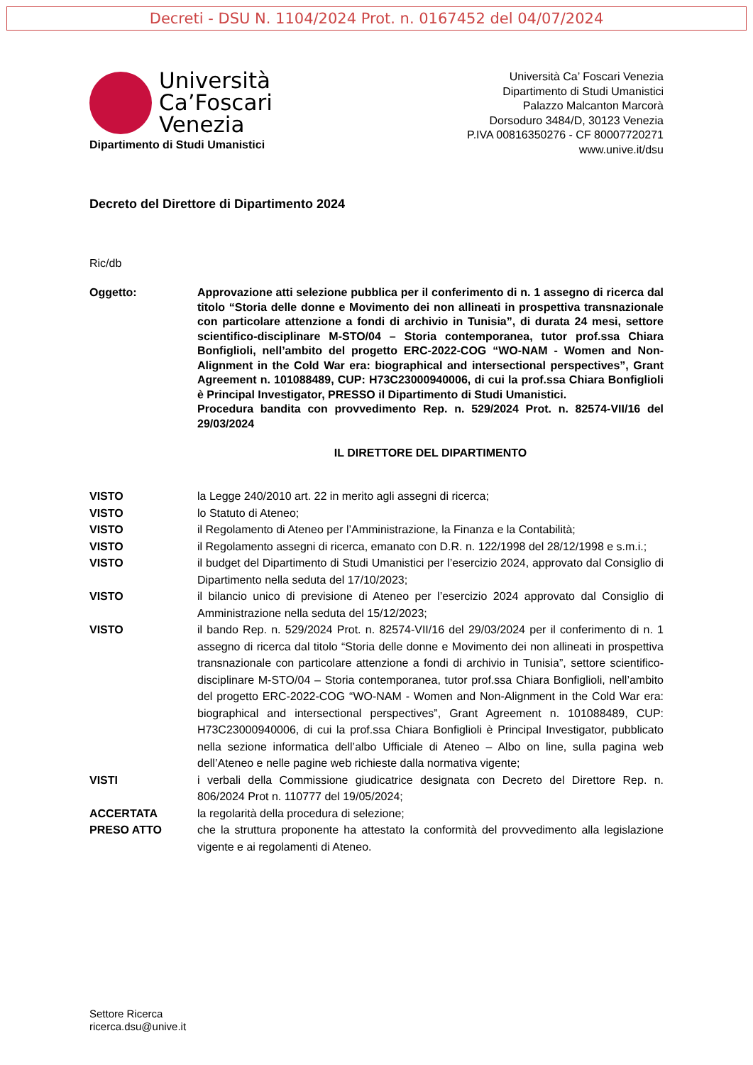Decreti - DSU N. 1104/2024 Prot. n. 0167452 del 04/07/2024
Università
Ca’Foscari
Venezia
Dipartimento di Studi Umanistici
Università Ca’ Foscari Venezia
Dipartimento di Studi Umanistici
Palazzo Malcanton Marcorà
Dorsoduro 3484/D, 30123 Venezia
P.IVA 00816350276 - CF 80007720271
www.unive.it/dsu
Decreto del Direttore di Dipartimento 2024
Ric/db
Oggetto: Approvazione atti selezione pubblica per il conferimento di n. 1 assegno di ricerca dal titolo “Storia delle donne e Movimento dei non allineati in prospettiva transnazionale con particolare attenzione a fondi di archivio in Tunisia”, di durata 24 mesi, settore scientifico-disciplinare M-STO/04 – Storia contemporanea, tutor prof.ssa Chiara Bonfiglioli, nell’ambito del progetto ERC-2022-COG “WO-NAM - Women and Non-Alignment in the Cold War era: biographical and intersectional perspectives”, Grant Agreement n. 101088489, CUP: H73C23000940006, di cui la prof.ssa Chiara Bonfiglioli è Principal Investigator, PRESSO il Dipartimento di Studi Umanistici.
Procedura bandita con provvedimento Rep. n. 529/2024 Prot. n. 82574-VII/16 del 29/03/2024
IL DIRETTORE DEL DIPARTIMENTO
VISTO la Legge 240/2010 art. 22 in merito agli assegni di ricerca;
VISTO lo Statuto di Ateneo;
VISTO il Regolamento di Ateneo per l’Amministrazione, la Finanza e la Contabilità;
VISTO il Regolamento assegni di ricerca, emanato con D.R. n. 122/1998 del 28/12/1998 e s.m.i.;
VISTO il budget del Dipartimento di Studi Umanistici per l’esercizio 2024, approvato dal Consiglio di Dipartimento nella seduta del 17/10/2023;
VISTO il bilancio unico di previsione di Ateneo per l’esercizio 2024 approvato dal Consiglio di Amministrazione nella seduta del 15/12/2023;
VISTO il bando Rep. n. 529/2024 Prot. n. 82574-VII/16 del 29/03/2024 per il conferimento di n. 1 assegno di ricerca dal titolo “Storia delle donne e Movimento dei non allineati in prospettiva transnazionale con particolare attenzione a fondi di archivio in Tunisia”, settore scientifico-disciplinare M-STO/04 – Storia contemporanea, tutor prof.ssa Chiara Bonfiglioli, nell’ambito del progetto ERC-2022-COG “WO-NAM - Women and Non-Alignment in the Cold War era: biographical and intersectional perspectives”, Grant Agreement n. 101088489, CUP: H73C23000940006, di cui la prof.ssa Chiara Bonfiglioli è Principal Investigator, pubblicato nella sezione informatica dell’albo Ufficiale di Ateneo – Albo on line, sulla pagina web dell’Ateneo e nelle pagine web richieste dalla normativa vigente;
VISTI i verbali della Commissione giudicatrice designata con Decreto del Direttore Rep. n. 806/2024 Prot n. 110777 del 19/05/2024;
ACCERTATA la regolarità della procedura di selezione;
PRESO ATTO che la struttura proponente ha attestato la conformità del provvedimento alla legislazione vigente e ai regolamenti di Ateneo.
Settore Ricerca
ricerca.dsu@unive.it